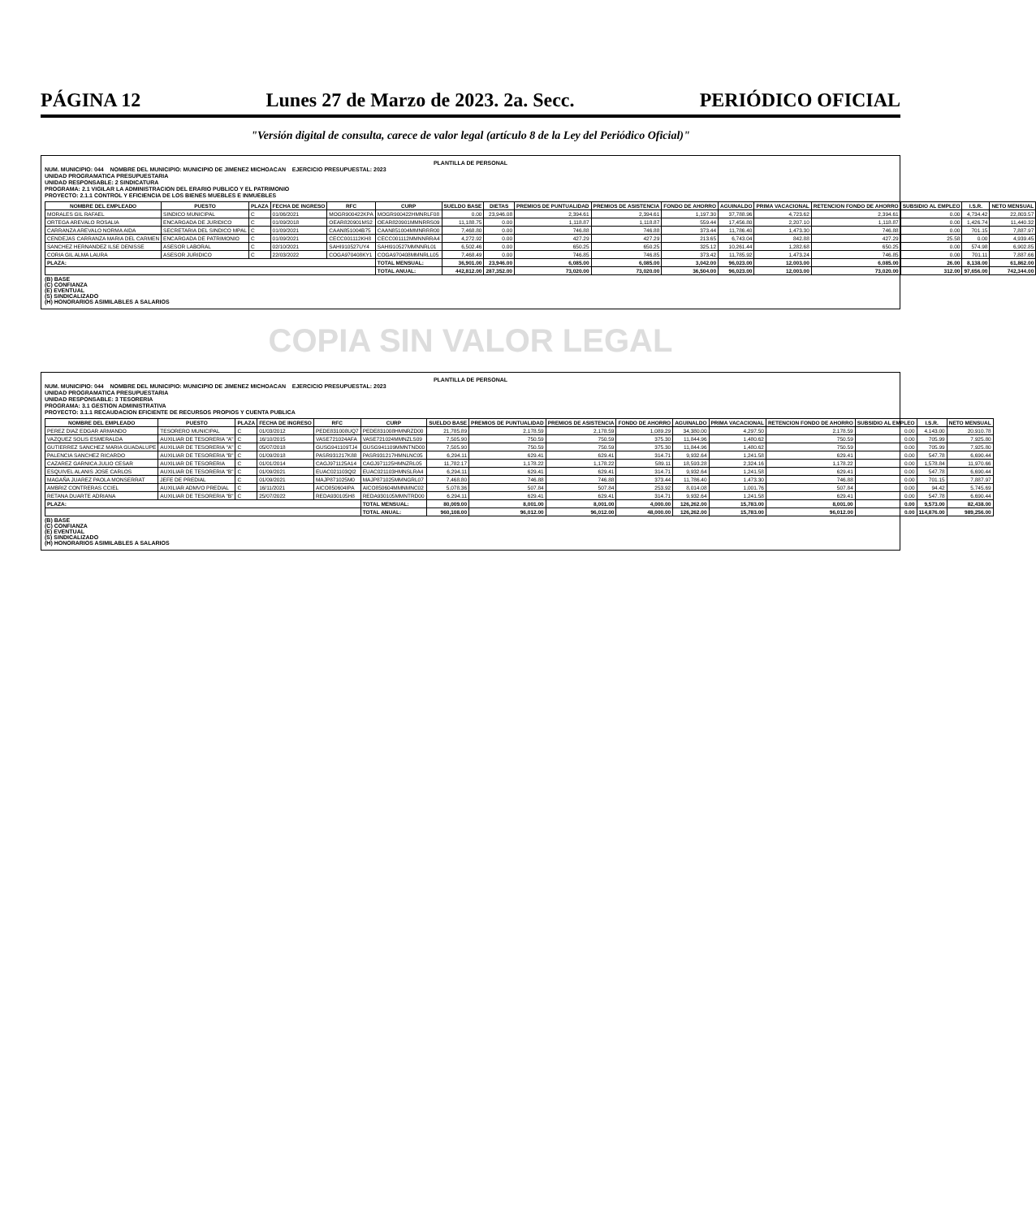PÁGINA 12 Lunes 27 de Marzo de 2023. 2a. Secc. PERIÓDICO OFICIAL
"Versión digital de consulta, carece de valor legal (artículo 8 de la Ley del Periódico Oficial)"
PLANTILLA DE PERSONAL
NUM. MUNICIPIO: 044 NOMBRE DEL MUNICIPIO: MUNICIPIO DE JIMENEZ MICHOACAN EJERCICIO PRESUPUESTAL: 2023
UNIDAD PROGRAMATICA PRESUPUESTARIA
UNIDAD RESPONSABLE: 2 SINDICATURA
PROGRAMA: 2.1 VIGILAR LA ADMINISTRACION DEL ERARIO PUBLICO Y EL PATRIMONIO
PROYECTO: 2.1.1 CONTROL Y EFICIENCIA DE LOS BIENES MUEBLES E INMUEBLES
| NOMBRE DEL EMPLEADO | PUESTO | PLAZA | FECHA DE INGRESO | RFC | CURP | SUELDO BASE | DIETAS | PREMIOS DE PUNTUALIDAD | PREMIOS DE ASISTENCIA | FONDO DE AHORRO | AGUINALDO | PRIMA VACACIONAL | RETENCION FONDO DE AHORRO | SUBSIDIO AL EMPLEO | I.S.R. | NETO MENSUAL |
| --- | --- | --- | --- | --- | --- | --- | --- | --- | --- | --- | --- | --- | --- | --- | --- | --- |
| MORALES GIL RAFAEL | SINDICO MUNICIPAL | C | 01/06/2021 | MOGR900422KPA | MOGR900422HMNRLF08 | 0.00 | 23,946.08 | 2,394.61 | 2,394.61 | 1,197.30 | 37,788.96 | 4,723.62 | 2,394.61 | 0.00 | 4,734.42 | 22,803.57 |
| ORTEGA AREVALO ROSALIA | ENCARGADA DE JURIDICO | C | 01/09/2018 | OEAR820901MS2 | OEAR820901MMNRRS09 | 11,188.75 | 0.00 | 1,118.87 | 1,118.87 | 559.44 | 17,456.80 | 2,207.10 | 1,118.87 | 0.00 | 1,426.74 | 11,440.32 |
| CARRANZA AREVALO NORMA AIDA | SECRETARIA DEL SINDICO MPAL | C | 01/09/2021 | CAAN851004B75 | CAAN851004MMNRRR00 | 7,468.80 | 0.00 | 746.88 | 746.88 | 373.44 | 11,786.40 | 1,473.30 | 746.88 | 0.00 | 701.15 | 7,887.97 |
| CENDEJAS CARRANZA MARIA DEL CARMEN | ENCARGADA DE PATRIMONIO | C | 01/09/2021 | CECC001112KH8 | CECC001112MMNNRRA4 | 4,272.92 | 0.00 | 427.29 | 427.29 | 213.65 | 6,743.04 | 842.88 | 427.29 | 25.58 | 0.00 | 4,939.45 |
| SANCHEZ HERNANDEZ ILSE DENISSE | ASESOR LABORAL | C | 02/10/2021 | SAHI910527UY4 | SAHI910527MMNNRL01 | 6,502.46 | 0.00 | 650.25 | 650.25 | 325.12 | 10,261.44 | 1,282.68 | 650.25 | 0.00 | 574.98 | 6,902.85 |
| CORIA GIL ALMA LAURA | ASESOR JURIDICO | C | 22/03/2022 | COGA970408KY1 | COGA970408MMNRLL05 | 7,468.49 | 0.00 | 746.85 | 746.85 | 373.42 | 11,785.92 | 1,473.24 | 746.85 | 0.00 | 701.11 | 7,887.66 |
| PLAZA: | | | | | TOTAL MENSUAL: | 36,901.00 | 23,946.00 | 6,085.00 | 6,085.00 | 3,042.00 | 96,023.00 | 12,003.00 | 6,085.00 | 26.00 | 8,138.00 | 61,862.00 |
| | | | | | TOTAL ANUAL: | 442,812.00 | 287,352.00 | 73,020.00 | 73,020.00 | 36,504.00 | 96,023.00 | 12,003.00 | 73,020.00 | 312.00 | 97,656.00 | 742,344.00 |
(B) BASE
(C) CONFIANZA
(E) EVENTUAL
(S) SINDICALIZADO
(H) HONORARIOS ASIMILABLES A SALARIOS
COPIA SIN VALOR LEGAL
PLANTILLA DE PERSONAL
NUM. MUNICIPIO: 044 NOMBRE DEL MUNICIPIO: MUNICIPIO DE JIMENEZ MICHOACAN EJERCICIO PRESUPUESTAL: 2023
UNIDAD PROGRAMATICA PRESUPUESTARIA
UNIDAD RESPONSABLE: 3 TESORERIA
PROGRAMA: 3.1 GESTION ADMINISTRATIVA
PROYECTO: 3.1.1 RECAUDACION EFICIENTE DE RECURSOS PROPIOS Y CUENTA PUBLICA
| NOMBRE DEL EMPLEADO | PUESTO | PLAZA | FECHA DE INGRESO | RFC | CURP | SUELDO BASE | PREMIOS DE PUNTUALIDAD | PREMIOS DE ASISTENCIA | FONDO DE AHORRO | AGUINALDO | PRIMA VACACIONAL | RETENCION FONDO DE AHORRO | SUBSIDIO AL EMPLEO | I.S.R. | NETO MENSUAL |
| --- | --- | --- | --- | --- | --- | --- | --- | --- | --- | --- | --- | --- | --- | --- | --- |
| PEREZ DIAZ EDGAR ARMANDO | TESORERO MUNICIPAL | C | 01/03/2012 | PEDE831008UQ7 | PEDE831008HMNRZD00 | 21,785.89 | 2,178.59 | 2,178.59 | 1,089.29 | 34,380.00 | 4,297.50 | 2,178.59 | 0.00 | 4,143.00 | 20,910.78 |
| VAZQUEZ SOLIS ESMERALDA | AUXILIAR DE TESORERIA "A" | C | 16/10/2015 | VASE721024AFA | VASE721024MMNZLS09 | 7,505.90 | 750.59 | 750.59 | 375.30 | 11,844.96 | 1,480.62 | 750.59 | 0.00 | 705.99 | 7,925.80 |
| GUTIERREZ SANCHEZ MARIA GUADALUPE | AUXILIAR DE TESORERIA "A" | C | 05/07/2018 | GUSG941109TJ4 | GUSG941109MMNTND00 | 7,505.90 | 750.59 | 750.59 | 375.30 | 11,844.96 | 1,480.62 | 750.59 | 0.00 | 705.99 | 7,925.80 |
| PALENCIA SANCHEZ RICARDO | AUXILIAR DE TESORERIA "B" | C | 01/09/2018 | PASR931217K88 | PASR931217HMNLNC05 | 6,294.11 | 629.41 | 629.41 | 314.71 | 9,932.64 | 1,241.58 | 629.41 | 0.00 | 547.78 | 6,690.44 |
| CAZAREZ GARNICA JULIO CESAR | AUXILIAR DE TESORERIA | C | 01/01/2014 | CAGJ971125A14 | CAGJ971125HMNZRL05 | 11,782.17 | 1,178.22 | 1,178.22 | 589.11 | 18,593.28 | 2,324.16 | 1,178.22 | 0.00 | 1,578.84 | 11,970.66 |
| ESQUIVEL ALANIS JOSE CARLOS | AUXILIAR DE TESORERIA "B" | C | 01/09/2021 | EUAC021103QI2 | EUAC021103HMNSLRA4 | 6,294.11 | 629.41 | 629.41 | 314.71 | 9,932.64 | 1,241.58 | 629.41 | 0.00 | 547.78 | 6,690.44 |
| MAGAÑA JUAREZ PAOLA MONSERRAT | JEFE DE PREDIAL | C | 01/09/2021 | MAJP871025M0 | MAJP871025MMNGRL07 | 7,468.80 | 746.88 | 746.88 | 373.44 | 11,786.40 | 1,473.30 | 746.88 | 0.00 | 701.15 | 7,887.97 |
| AMBRIZ CONTRERAS CCIEL | AUXILIAR ADMVO PREDIAL | C | 16/11/2021 | AICO850604IPA | AICO850604MMNMNC02 | 5,078.36 | 507.84 | 507.84 | 253.92 | 8,014.08 | 1,001.76 | 507.84 | 0.00 | 94.42 | 5,745.69 |
| RETANA DUARTE ADRIANA | AUXILIAR DE TESORERIA "B" | C | 25/07/2022 | REDA930105H8 | REDA930105MMNTRD00 | 6,294.11 | 629.41 | 629.41 | 314.71 | 9,932.64 | 1,241.58 | 629.41 | 0.00 | 547.78 | 6,690.44 |
| PLAZA: | | | | | TOTAL MENSUAL: | 80,009.00 | 8,001.00 | 8,001.00 | 4,000.00 | 126,262.00 | 15,783.00 | 8,001.00 | 0.00 | 9,573.00 | 82,438.00 |
| | | | | | TOTAL ANUAL: | 960,108.00 | 96,012.00 | 96,012.00 | 48,000.00 | 126,262.00 | 15,783.00 | 96,012.00 | 0.00 | 114,876.00 | 989,256.00 |
(B) BASE
(C) CONFIANZA
(E) EVENTUAL
(S) SINDICALIZADO
(H) HONORARIOS ASIMILABLES A SALARIOS